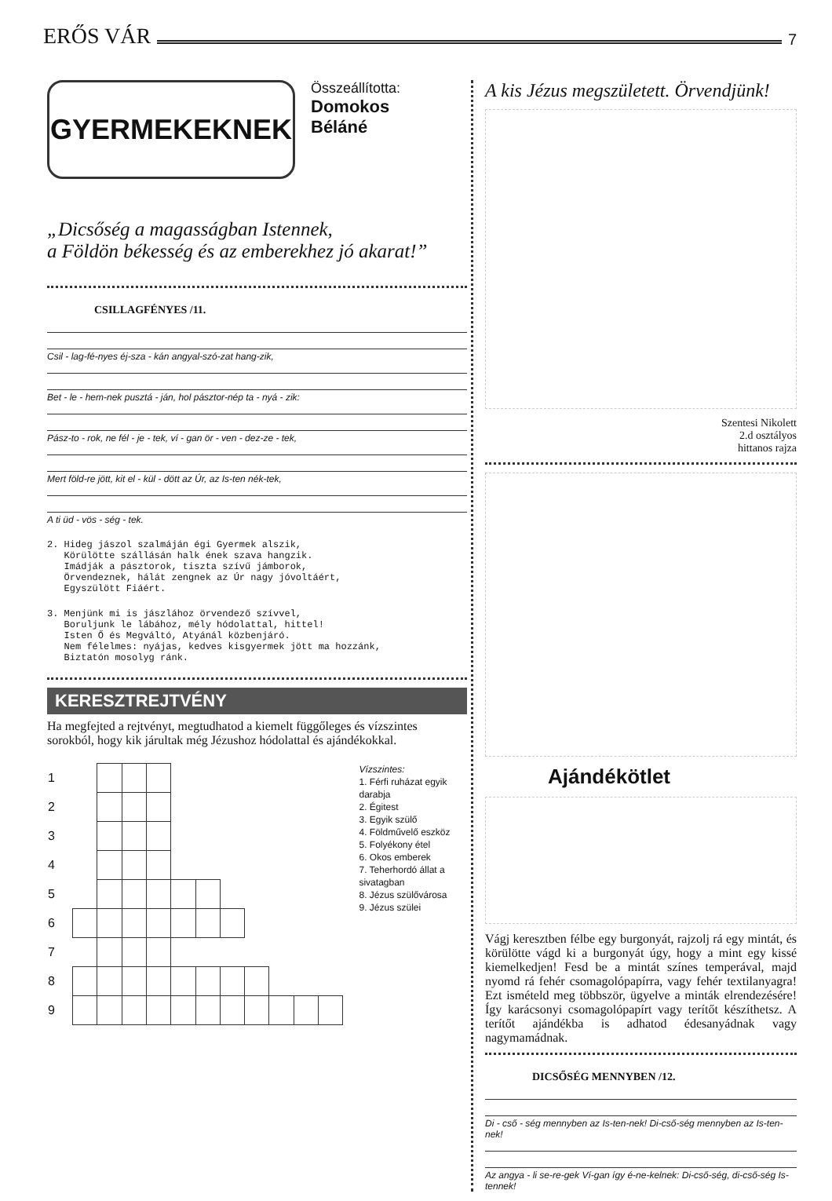ERŐS VÁR 7
GYERMEKEKNEK
Összeállította:
Domokos
Béláné
„Dicsőség a magasságban Istennek,
a Földön békesség és az emberekhez jó akarat!”
CSILLAGFÉNYES /11.
Csil - lag-fé-nyes éj-sza - kán angyal-szó-zat hang-zik,
Bet - le - hem-nek pusztá - ján, hol pásztor-nép ta - nyá - zik:
Pász-to - rok, ne fél - je - tek, ví - gan ör - ven - dez-ze - tek,
Mert föld-re jött, kit el - kül - dött az Úr, az Is-ten nék-tek,
A ti üd - vös - ség - tek.
2. Hideg jászol szalmáján égi Gyermek alszik,
   Körülötte szállásán halk ének szava hangzik.
   Imádják a pásztorok, tiszta szívű jámborok,
   Örvendeznek, hálát zengnek az Úr nagy jóvoltáért,
   Egyszülött Fiáért.
3. Menjünk mi is jászlához örvendező szívvel,
   Boruljunk le lábához, mély hódolattal, hittel!
   Isten Ő és Megváltó, Atyánál közbenjáró.
   Nem félelmes: nyájas, kedves kisgyermek jött ma hozzánk,
   Biztatón mosolyg ránk.
KERESZTREJTVÉNY
Ha megfejted a rejtvényt, megtudhatod a kiemelt függőleges és vízszintes sorokból, hogy kik járultak még Jézushoz hódolattal és ajándékokkal.
| 1 | | | | | | | | | | | |
| 2 | | | | | | | | | | | |
| 3 | | | | | | | | | | | |
| 4 | | | | | | | | | | | |
| 5 | | | | | | | | | | | |
| 6 | | | | | | | | | | | |
| 7 | | | | | | | | | | | |
| 8 | | | | | | | | | | | |
| 9 | | | | | | | | | | | |
Vízszintes:
1. Férfi ruházat egyik darabja
2. Égitest
3. Egyik szülő
4. Földművelő eszköz
5. Folyékony étel
6. Okos emberek
7. Teherhordó állat a sivatagban
8. Jézus szülővárosa
9. Jézus szülei
A kis Jézus megszületett. Örvendjünk!
Szentesi Nikolett
2.d osztályos
hittanos rajza
Ajándékötlet
Vágj keresztben félbe egy burgonyát, rajzolj rá egy mintát, és körülötte vágd ki a burgonyát úgy, hogy a mint egy kissé kiemelkedjen! Fesd be a mintát színes temperával, majd nyomd rá fehér csomagolópapírra, vagy fehér textilanyagra! Ezt ismételd meg többször, ügyelve a minták elrendezésére! Így karácsonyi csomagolópapírt vagy terítőt készíthetsz. A terítőt ajándékba is adhatod édesanyádnak vagy nagymamádnak.
DICSŐSÉG MENNYBEN /12.
Di - cső - ség mennyben az Is-ten-nek! Di-cső-ség mennyben az Is-ten-nek!
Az angya - li se-re-gek Ví-gan így é-ne-kelnek: Di-cső-ség, di-cső-ség Is-tennek!